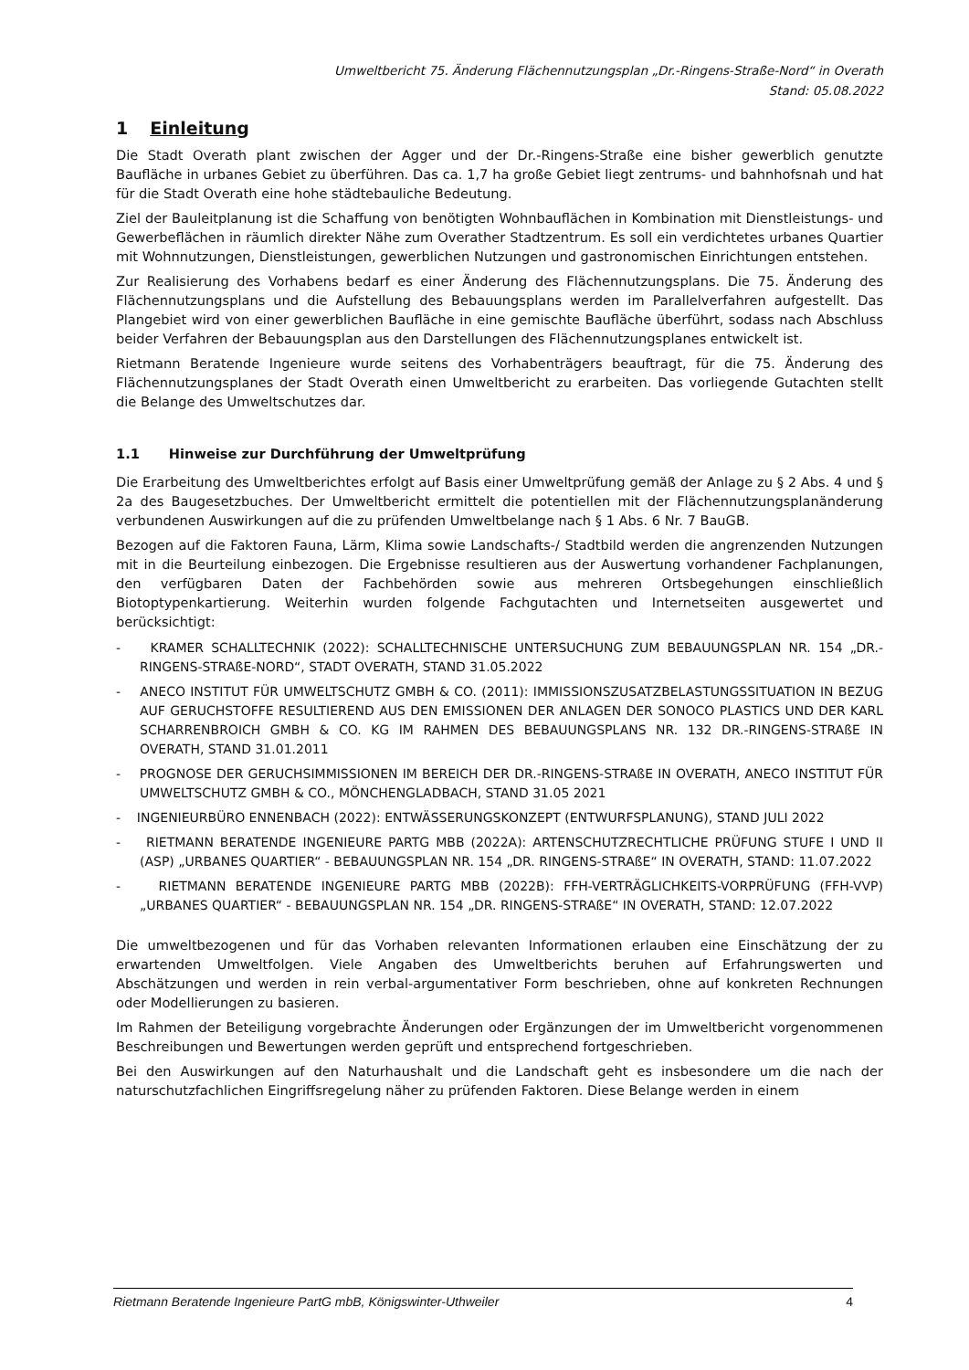Umweltbericht 75. Änderung Flächennutzungsplan „Dr.-Ringens-Straße-Nord“ in Overath
Stand: 05.08.2022
1 Einleitung
Die Stadt Overath plant zwischen der Agger und der Dr.-Ringens-Straße eine bisher gewerblich genutzte Baufläche in urbanes Gebiet zu überführen. Das ca. 1,7 ha große Gebiet liegt zentrums- und bahnhofsnah und hat für die Stadt Overath eine hohe städtebauliche Bedeutung.
Ziel der Bauleitplanung ist die Schaffung von benötigten Wohnbauflächen in Kombination mit Dienstleistungs- und Gewerbeflächen in räumlich direkter Nähe zum Overather Stadtzentrum. Es soll ein verdichtetes urbanes Quartier mit Wohnnutzungen, Dienstleistungen, gewerblichen Nutzungen und gastronomischen Einrichtungen entstehen.
Zur Realisierung des Vorhabens bedarf es einer Änderung des Flächennutzungsplans. Die 75. Änderung des Flächennutzungsplans und die Aufstellung des Bebauungsplans werden im Parallelverfahren aufgestellt. Das Plangebiet wird von einer gewerblichen Baufläche in eine gemischte Baufläche überführt, sodass nach Abschluss beider Verfahren der Bebauungsplan aus den Darstellungen des Flächennutzungsplanes entwickelt ist.
Rietmann Beratende Ingenieure wurde seitens des Vorhabenträgers beauftragt, für die 75. Änderung des Flächennutzungsplanes der Stadt Overath einen Umweltbericht zu erarbeiten. Das vorliegende Gutachten stellt die Belange des Umweltschutzes dar.
1.1 Hinweise zur Durchführung der Umweltprüfung
Die Erarbeitung des Umweltberichtes erfolgt auf Basis einer Umweltprüfung gemäß der Anlage zu § 2 Abs. 4 und § 2a des Baugesetzbuches. Der Umweltbericht ermittelt die potentiellen mit der Flächennutzungsplanänderung verbundenen Auswirkungen auf die zu prüfenden Umweltbelange nach § 1 Abs. 6 Nr. 7 BauGB.
Bezogen auf die Faktoren Fauna, Lärm, Klima sowie Landschafts-/ Stadtbild werden die angrenzenden Nutzungen mit in die Beurteilung einbezogen. Die Ergebnisse resultieren aus der Auswertung vorhandener Fachplanungen, den verfügbaren Daten der Fachbehörden sowie aus mehreren Ortsbegehungen einschließlich Biotoptypenkartierung. Weiterhin wurden folgende Fachgutachten und Internetseiten ausgewertet und berücksichtigt:
- KRAMER SCHALLTECHNIK (2022): SCHALLTECHNISCHE UNTERSUCHUNG ZUM BEBAUUNGSPLAN NR. 154 „DR.-RINGENS-STRAßE-NORD“, STADT OVERATH, STAND 31.05.2022
- ANECO INSTITUT FÜR UMWELTSCHUTZ GMBH & CO. (2011): IMMISSIONSZUSATZBELASTUNGSSITUATION IN BEZUG AUF GERUCHSTOFFE RESULTIEREND AUS DEN EMISSIONEN DER ANLAGEN DER SONOCO PLASTICS UND DER KARL SCHARRENBROICH GMBH & CO. KG IM RAHMEN DES BEBAUUNGSPLANS NR. 132 DR.-RINGENS-STRAßE IN OVERATH, STAND 31.01.2011
- PROGNOSE DER GERUCHSIMMISSIONEN IM BEREICH DER DR.-RINGENS-STRAßE IN OVERATH, ANECO INSTITUT FÜR UMWELTSCHUTZ GMBH & CO., MÖNCHENGLADBACH, STAND 31.05 2021
- INGENIEURBÜRO ENNENBACH (2022): ENTWÄSSERUNGSKONZEPT (ENTWURFSPLANUNG), STAND JULI 2022
- RIETMANN BERATENDE INGENIEURE PARTG MBB (2022A): ARTENSCHUTZRECHTLICHE PRÜFUNG STUFE I UND II (ASP) „URBANES QUARTIER“ - BEBAUUNGSPLAN NR. 154 „DR. RINGENS-STRAßE“ IN OVERATH, STAND: 11.07.2022
- RIETMANN BERATENDE INGENIEURE PARTG MBB (2022B): FFH-VERTRÄGLICHKEITS-VORPRÜFUNG (FFH-VVP) „URBANES QUARTIER“ - BEBAUUNGSPLAN NR. 154 „DR. RINGENS-STRAßE“ IN OVERATH, STAND: 12.07.2022
Die umweltbezogenen und für das Vorhaben relevanten Informationen erlauben eine Einschätzung der zu erwartenden Umweltfolgen. Viele Angaben des Umweltberichts beruhen auf Erfahrungswerten und Abschätzungen und werden in rein verbal-argumentativer Form beschrieben, ohne auf konkreten Rechnungen oder Modellierungen zu basieren.
Im Rahmen der Beteiligung vorgebrachte Änderungen oder Ergänzungen der im Umweltbericht vorgenommenen Beschreibungen und Bewertungen werden geprüft und entsprechend fortgeschrieben.
Bei den Auswirkungen auf den Naturhaushalt und die Landschaft geht es insbesondere um die nach der naturschutzfachlichen Eingriffsregelung näher zu prüfenden Faktoren. Diese Belange werden in einem
Rietmann Beratende Ingenieure PartG mbB, Königswinter-Uthweiler 4